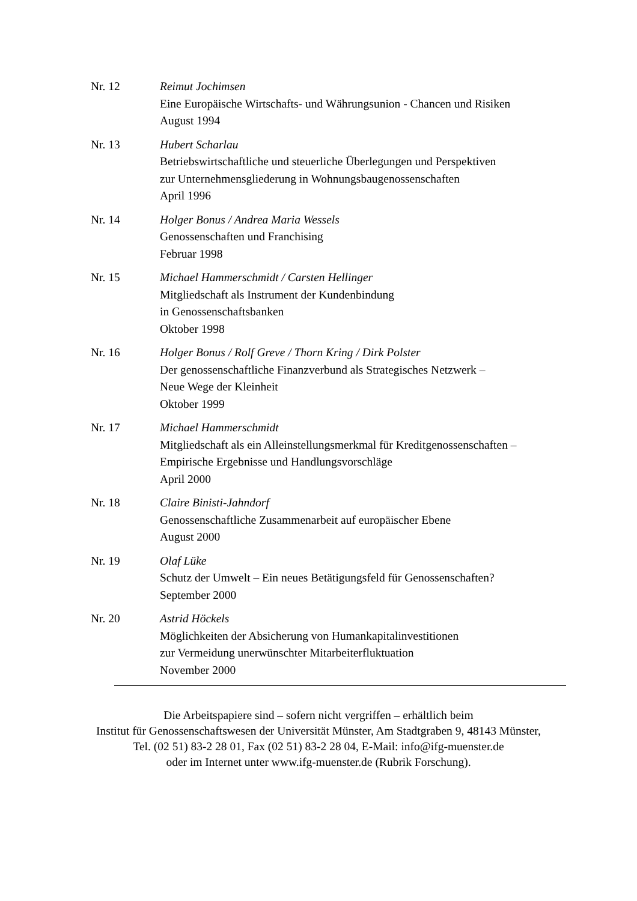Nr. 12 Reimut Jochimsen
Eine Europäische Wirtschafts- und Währungsunion - Chancen und Risiken
August 1994
Nr. 13 Hubert Scharlau
Betriebswirtschaftliche und steuerliche Überlegungen und Perspektiven
zur Unternehmensgliederung in Wohnungsbaugenossenschaften
April 1996
Nr. 14 Holger Bonus / Andrea Maria Wessels
Genossenschaften und Franchising
Februar 1998
Nr. 15 Michael Hammerschmidt / Carsten Hellinger
Mitgliedschaft als Instrument der Kundenbindung
in Genossenschaftsbanken
Oktober 1998
Nr. 16 Holger Bonus / Rolf Greve / Thorn Kring / Dirk Polster
Der genossenschaftliche Finanzverbund als Strategisches Netzwerk –
Neue Wege der Kleinheit
Oktober 1999
Nr. 17 Michael Hammerschmidt
Mitgliedschaft als ein Alleinstellungsmerkmal für Kreditgenossenschaften –
Empirische Ergebnisse und Handlungsvorschläge
April 2000
Nr. 18 Claire Binisti-Jahndorf
Genossenschaftliche Zusammenarbeit auf europäischer Ebene
August 2000
Nr. 19 Olaf Lüke
Schutz der Umwelt – Ein neues Betätigungsfeld für Genossenschaften?
September 2000
Nr. 20 Astrid Höckels
Möglichkeiten der Absicherung von Humankapitalinvestitionen
zur Vermeidung unerwünschter Mitarbeiterfluktuation
November 2000
Die Arbeitspapiere sind – sofern nicht vergriffen – erhältlich beim
Institut für Genossenschaftswesen der Universität Münster, Am Stadtgraben 9, 48143 Münster,
Tel. (02 51) 83-2 28 01, Fax (02 51) 83-2 28 04, E-Mail: info@ifg-muenster.de
oder im Internet unter www.ifg-muenster.de (Rubrik Forschung).